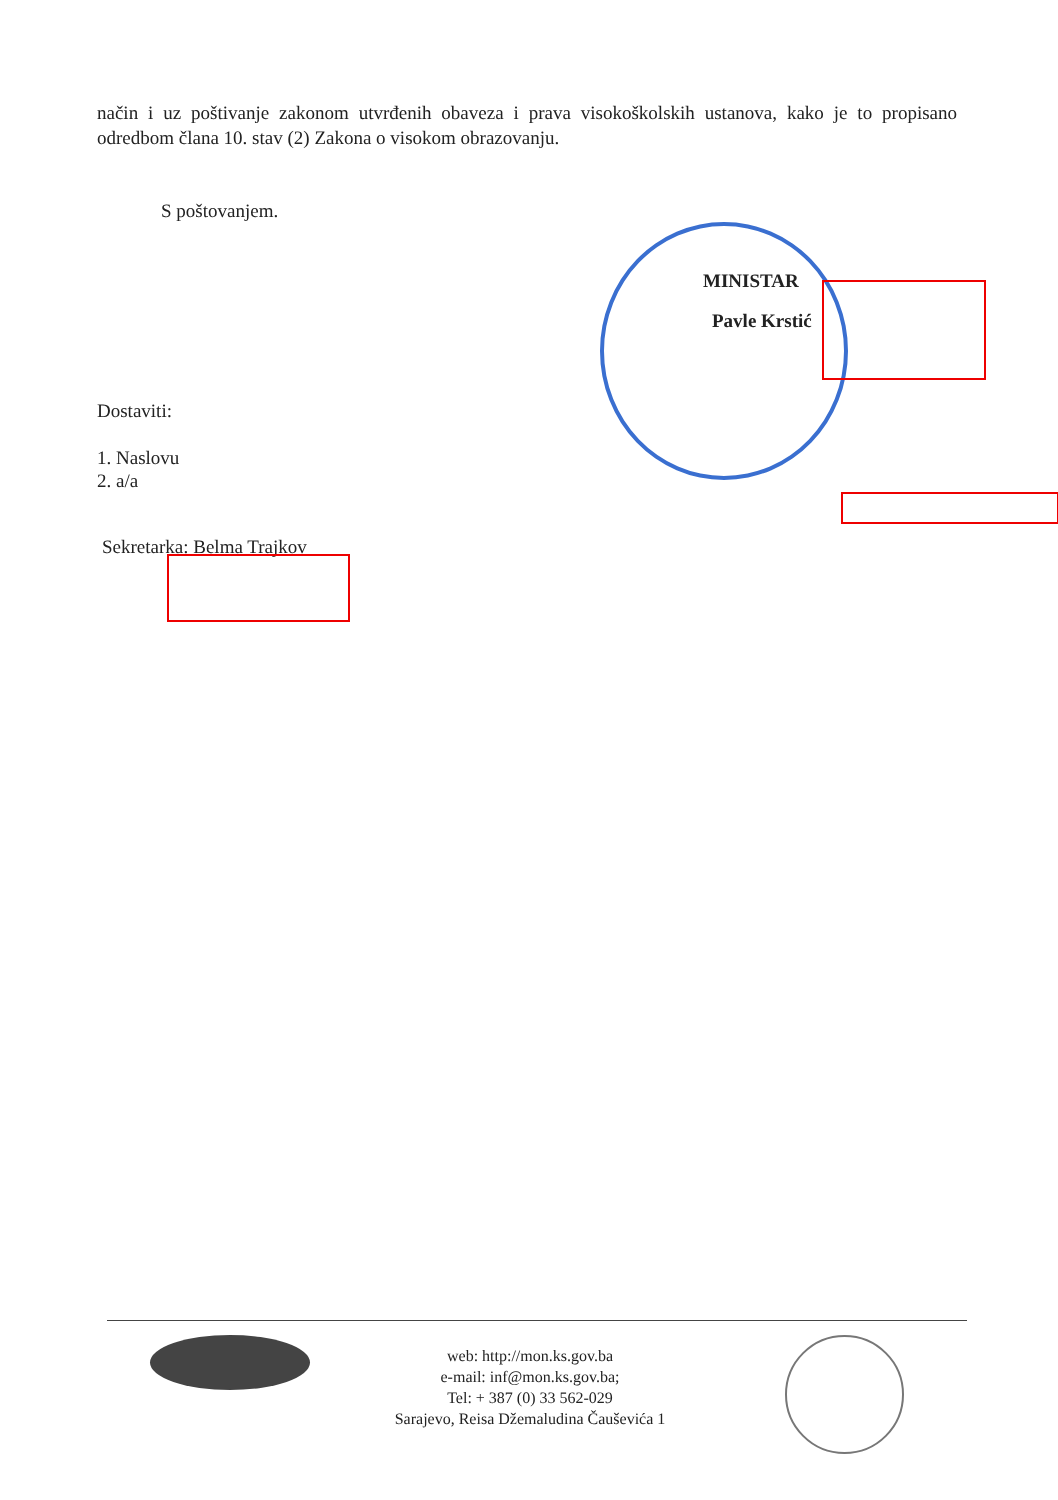način i uz poštivanje zakonom utvrđenih obaveza i prava visokoškolskih ustanova, kako je to propisano odredbom člana 10. stav (2) Zakona o visokom obrazovanju.
S poštovanjem.
MINISTAR
Pavle Krstić
Dostaviti:
1. Naslovu
2. a/a
Sekretarka: Belma Trajkov
web: http://mon.ks.gov.ba
e-mail: inf@mon.ks.gov.ba;
Tel: + 387 (0) 33 562-029
Sarajevo, Reisa Džemaludina Čauševića 1